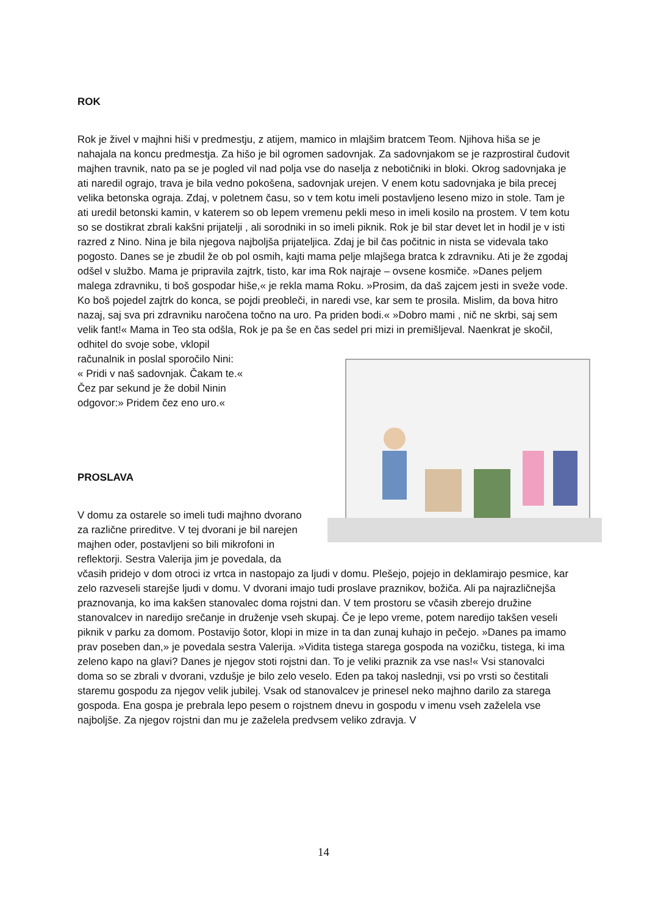ROK
Rok je živel v majhni hiši v predmestju, z atijem, mamico in mlajšim bratcem Teom. Njihova hiša se je nahajala na koncu predmestja. Za hišo je bil ogromen sadovnjak. Za sadovnjakom se je razprostiral čudovit majhen travnik, nato pa se je pogled vil nad polja vse do naselja z nebotičniki in bloki. Okrog sadovnjaka je ati naredil ograjo, trava je bila vedno pokošena, sadovnjak urejen. V enem kotu sadovnjaka je bila precej velika betonska ograja. Zdaj, v poletnem času, so v tem kotu imeli postavljeno leseno mizo in stole. Tam je ati uredil betonski kamin, v katerem so ob lepem vremenu pekli meso in imeli kosilo na prostem. V tem kotu so se dostikrat zbrali kakšni prijatelji , ali sorodniki in so imeli piknik. Rok je bil star devet let in hodil je v isti razred z Nino. Nina je bila njegova najboljša prijateljica. Zdaj je bil čas počitnic in nista se videvala tako pogosto. Danes se je zbudil že ob pol osmih, kajti mama pelje mlajšega bratca k zdravniku. Ati je že zgodaj odšel v službo. Mama je pripravila zajtrk, tisto, kar ima Rok najraje – ovsene kosmiče. »Danes peljem malega zdravniku, ti boš gospodar hiše,« je rekla mama Roku. »Prosim, da daš zajcem jesti in sveže vode. Ko boš pojedel zajtrk do konca, se pojdi preobleči, in naredi vse, kar sem te prosila. Mislim, da bova hitro nazaj, saj sva pri zdravniku naročena točno na uro. Pa priden bodi.« »Dobro mami , nič ne skrbi, saj sem velik fant!« Mama in Teo sta odšla, Rok je pa še en čas sedel pri mizi in premišljeval. Naenkrat je skočil,
odhitel do svoje sobe, vklopil
računalnik in poslal sporočilo Nini:
« Pridi v naš sadovnjak. Čakam te.«
Čez par sekund je že dobil Ninin
odgovor:» Pridem čez eno uro.«
PROSLAVA
V domu za ostarele so imeli tudi majhno dvorano za različne prireditve. V tej dvorani je bil narejen majhen oder, postavljeni so bili mikrofoni in reflektorji. Sestra Valerija jim je povedala, da včasih pridejo v dom otroci iz vrtca in nastopajo za ljudi v domu. Plešejo, pojejo in deklamirajo pesmice, kar zelo razveseli starejše ljudi v domu. V dvorani imajo tudi proslave praznikov, božiča. Ali pa najrazličnejša praznovanja, ko ima kakšen stanovalec doma rojstni dan. V tem prostoru se včasih zberejo družine stanovalcev in naredijo srečanje in druženje vseh skupaj. Če je lepo vreme, potem naredijo takšen veseli piknik v parku za domom. Postavijo šotor, klopi in mize in ta dan zunaj kuhajo in pečejo. »Danes pa imamo prav poseben dan,» je povedala sestra Valerija. »Vidita tistega starega gospoda na vozičku, tistega, ki ima zeleno kapo na glavi? Danes je njegov stoti rojstni dan. To je veliki praznik za vse nas!« Vsi stanovalci doma so se zbrali v dvorani, vzdušje je bilo zelo veselo. Eden pa takoj naslednji, vsi po vrsti so čestitali staremu gospodu za njegov velik jubilej. Vsak od stanovalcev je prinesel neko majhno darilo za starega gospoda. Ena gospa je prebrala lepo pesem o rojstnem dnevu in gospodu v imenu vseh zaželela vse najboljše. Za njegov rojstni dan mu je zaželela predvsem veliko zdravja. V
14